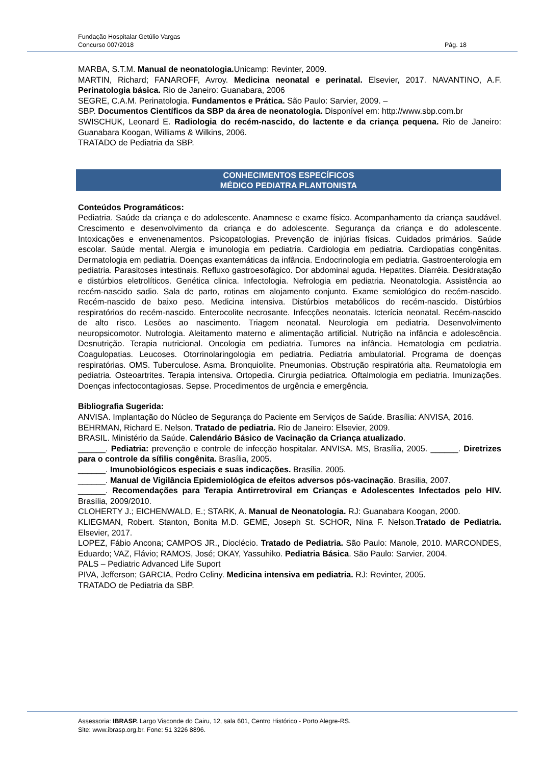Fundação Hospitalar Getúlio Vargas
Concurso 007/2018 Pág. 18
MARBA, S.T.M. Manual de neonatologia. Unicamp: Revinter, 2009.
MARTIN, Richard; FANAROFF, Avroy. Medicina neonatal e perinatal. Elsevier, 2017. NAVANTINO, A.F. Perinatologia básica. Rio de Janeiro: Guanabara, 2006
SEGRE, C.A.M. Perinatologia. Fundamentos e Prática. São Paulo: Sarvier, 2009. –
SBP. Documentos Científicos da SBP da área de neonatologia. Disponível em: http://www.sbp.com.br
SWISCHUK, Leonard E. Radiologia do recém-nascido, do lactente e da criança pequena. Rio de Janeiro: Guanabara Koogan, Williams & Wilkins, 2006.
TRATADO de Pediatria da SBP.
CONHECIMENTOS ESPECÍFICOS
MÉDICO PEDIATRA PLANTONISTA
Conteúdos Programáticos:
Pediatria. Saúde da criança e do adolescente. Anamnese e exame físico. Acompanhamento da criança saudável. Crescimento e desenvolvimento da criança e do adolescente. Segurança da criança e do adolescente. Intoxicações e envenenamentos. Psicopatologias. Prevenção de injúrias físicas. Cuidados primários. Saúde escolar. Saúde mental. Alergia e imunologia em pediatria. Cardiologia em pediatria. Cardiopatias congênitas. Dermatologia em pediatria. Doenças exantemáticas da infância. Endocrinologia em pediatria. Gastroenterologia em pediatria. Parasitoses intestinais. Refluxo gastroesofágico. Dor abdominal aguda. Hepatites. Diarréia. Desidratação e distúrbios eletrolíticos. Genética clinica. Infectologia. Nefrologia em pediatria. Neonatologia. Assistência ao recém-nascido sadio. Sala de parto, rotinas em alojamento conjunto. Exame semiológico do recém-nascido. Recém-nascido de baixo peso. Medicina intensiva. Distúrbios metabólicos do recém-nascido. Distúrbios respiratórios do recém-nascido. Enterocolite necrosante. Infecções neonatais. Icterícia neonatal. Recém-nascido de alto risco. Lesões ao nascimento. Triagem neonatal. Neurologia em pediatria. Desenvolvimento neuropsicomotor. Nutrologia. Aleitamento materno e alimentação artificial. Nutrição na infância e adolescência. Desnutrição. Terapia nutricional. Oncologia em pediatria. Tumores na infância. Hematologia em pediatria. Coagulopatias. Leucoses. Otorrinolaringologia em pediatria. Pediatria ambulatorial. Programa de doenças respiratórias. OMS. Tuberculose. Asma. Bronquiolite. Pneumonias. Obstrução respiratória alta. Reumatologia em pediatria. Osteoartrites. Terapia intensiva. Ortopedia. Cirurgia pediatrica. Oftalmologia em pediatria. Imunizações. Doenças infectocontagiosas. Sepse. Procedimentos de urgência e emergência.
Bibliografia Sugerida:
ANVISA. Implantação do Núcleo de Segurança do Paciente em Serviços de Saúde. Brasília: ANVISA, 2016.
BEHRMAN, Richard E. Nelson. Tratado de pediatria. Rio de Janeiro: Elsevier, 2009.
BRASIL. Ministério da Saúde. Calendário Básico de Vacinação da Criança atualizado.
______. Pediatria: prevenção e controle de infecção hospitalar. ANVISA. MS, Brasília, 2005. ______. Diretrizes para o controle da sífilis congênita. Brasília, 2005.
______. Imunobiológicos especiais e suas indicações. Brasília, 2005.
______. Manual de Vigilância Epidemiológica de efeitos adversos pós-vacinação. Brasília, 2007.
______. Recomendações para Terapia Antirretroviral em Crianças e Adolescentes Infectados pelo HIV. Brasília, 2009/2010.
CLOHERTY J.; EICHENWALD, E.; STARK, A. Manual de Neonatologia. RJ: Guanabara Koogan, 2000.
KLIEGMAN, Robert. Stanton, Bonita M.D. GEME, Joseph St. SCHOR, Nina F. Nelson.Tratado de Pediatria. Elsevier, 2017.
LOPEZ, Fábio Ancona; CAMPOS JR., Dioclécio. Tratado de Pediatria. São Paulo: Manole, 2010. MARCONDES, Eduardo; VAZ, Flávio; RAMOS, José; OKAY, Yassuhiko. Pediatria Básica. São Paulo: Sarvier, 2004.
PALS – Pediatric Advanced Life Suport
PIVA, Jefferson; GARCIA, Pedro Celiny. Medicina intensiva em pediatria. RJ: Revinter, 2005.
TRATADO de Pediatria da SBP.
Assessoria: IBRASP. Largo Visconde do Cairu, 12, sala 601, Centro Histórico - Porto Alegre-RS.
Site: www.ibrasp.org.br. Fone: 51 3226 8896.